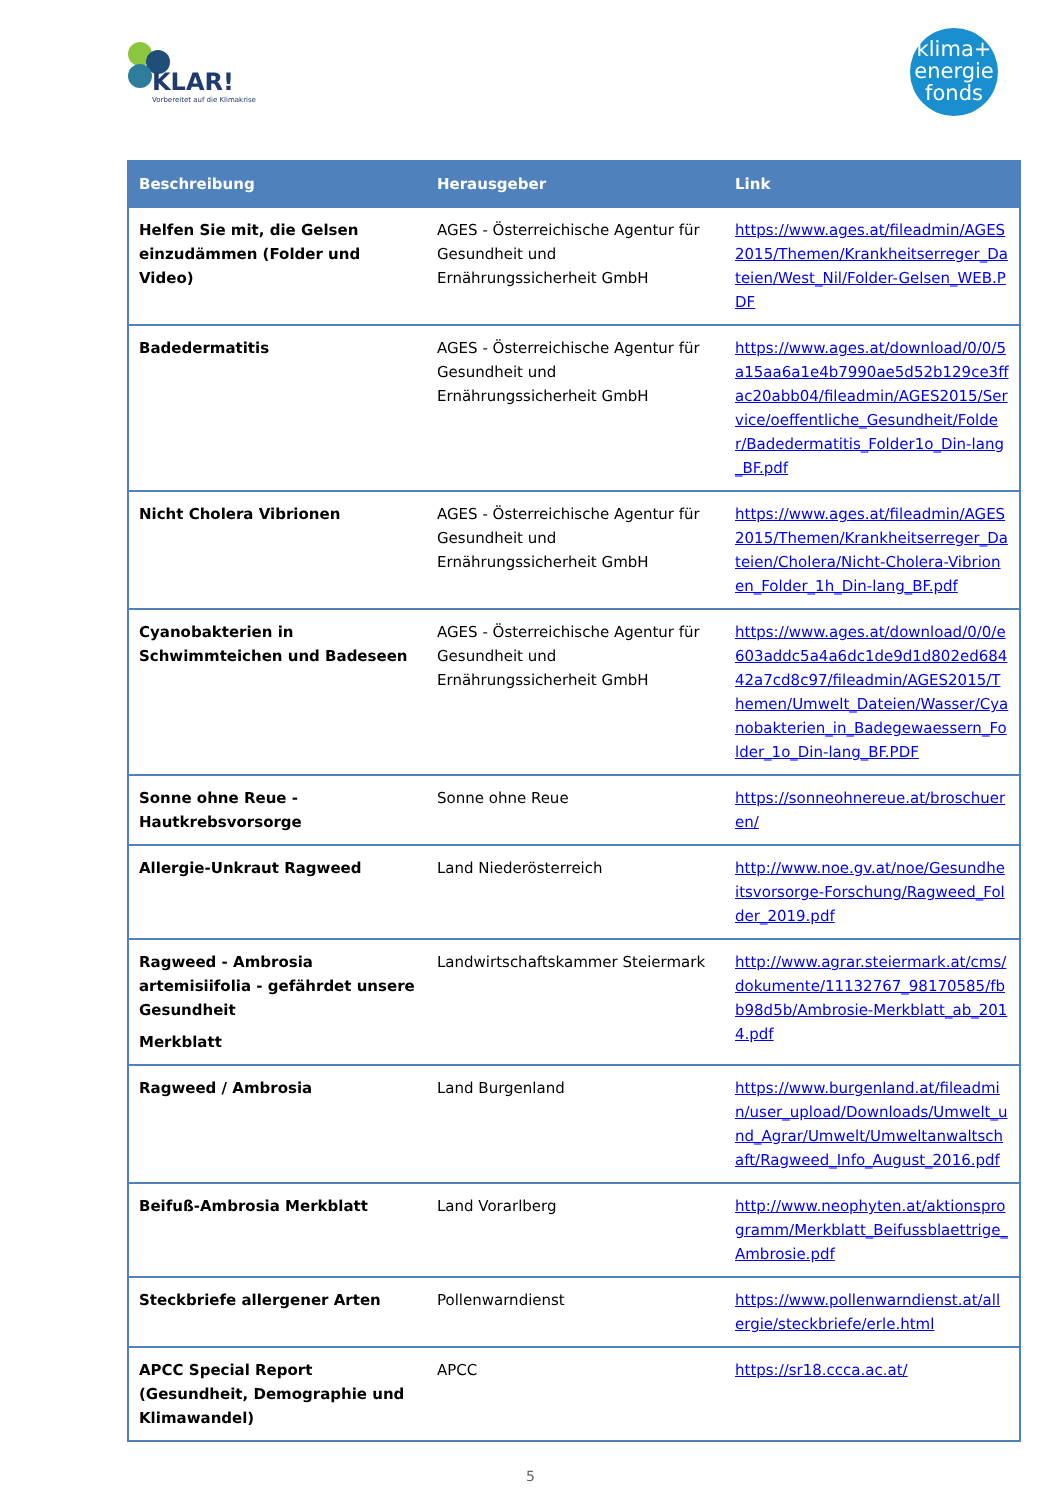KLAR!
Vorbereitet auf die Klimakrise
klima+
energie
fonds
| Beschreibung | Herausgeber | Link |
| --- | --- | --- |
| Helfen Sie mit, die Gelsen einzudämmen (Folder und Video) | AGES - Österreichische Agentur für Gesundheit und Ernährungssicherheit GmbH | https://www.ages.at/fileadmin/AGES2015/Themen/Krankheitserreger_Dateien/West_Nil/Folder-Gelsen_WEB.PDF |
| Badedermatitis | AGES - Österreichische Agentur für Gesundheit und Ernährungssicherheit GmbH | https://www.ages.at/download/0/0/5a15aa6a1e4b7990ae5d52b129ce3ffac20abb04/fileadmin/AGES2015/Service/oeffentliche_Gesundheit/Folder/Badedermatitis_Folder1o_Din-lang_BF.pdf |
| Nicht Cholera Vibrionen | AGES - Österreichische Agentur für Gesundheit und Ernährungssicherheit GmbH | https://www.ages.at/fileadmin/AGES2015/Themen/Krankheitserreger_Dateien/Cholera/Nicht-Cholera-Vibrionen_Folder_1h_Din-lang_BF.pdf |
| Cyanobakterien in Schwimmteichen und Badeseen | AGES - Österreichische Agentur für Gesundheit und Ernährungssicherheit GmbH | https://www.ages.at/download/0/0/e603addc5a4a6dc1de9d1d802ed68442a7cd8c97/fileadmin/AGES2015/Themen/Umwelt_Dateien/Wasser/Cyanobakterien_in_Badegewaessern_Folder_1o_Din-lang_BF.PDF |
| Sonne ohne Reue - Hautkrebsvorsorge | Sonne ohne Reue | https://sonneohnereue.at/broschueren/ |
| Allergie-Unkraut Ragweed | Land Niederösterreich | http://www.noe.gv.at/noe/Gesundheitsvorsorge-Forschung/Ragweed_Folder_2019.pdf |
| Ragweed - Ambrosia artemisiifolia - gefährdet unsere Gesundheit Merkblatt | Landwirtschaftskammer Steiermark | http://www.agrar.steiermark.at/cms/dokumente/11132767_98170585/fbb98d5b/Ambrosie-Merkblatt_ab_2014.pdf |
| Ragweed / Ambrosia | Land Burgenland | https://www.burgenland.at/fileadmin/user_upload/Downloads/Umwelt_und_Agrar/Umwelt/Umweltanwaltschaft/Ragweed_Info_August_2016.pdf |
| Beifuß-Ambrosia Merkblatt | Land Vorarlberg | http://www.neophyten.at/aktionsprogramm/Merkblatt_Beifussblaettrige_Ambrosie.pdf |
| Steckbriefe allergener Arten | Pollenwarndienst | https://www.pollenwarndienst.at/allergie/steckbriefe/erle.html |
| APCC Special Report (Gesundheit, Demographie und Klimawandel) | APCC | https://sr18.ccca.ac.at/ |
5